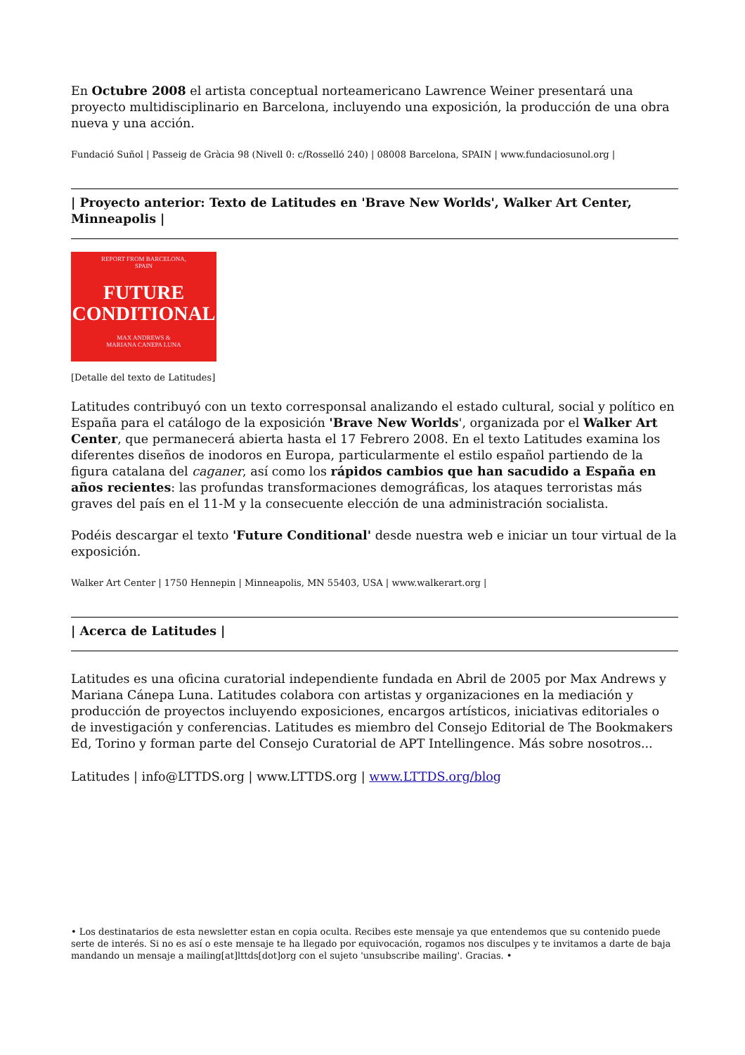En Octubre 2008 el artista conceptual norteamericano Lawrence Weiner presentará una proyecto multidisciplinario en Barcelona, incluyendo una exposición, la producción de una obra nueva y una acción.
Fundació Suñol | Passeig de Gràcia 98 (Nivell 0: c/Rosselló 240) | 08008 Barcelona, SPAIN | www.fundaciosunol.org |
| Proyecto anterior: Texto de Latitudes en 'Brave New Worlds', Walker Art Center, Minneapolis |
REPORT FROM BARCELONA,
SPAIN
FUTURE
CONDITIONAL
MAX ANDREWS &
MARIANA CANEPA LUNA
[Detalle del texto de Latitudes]
Latitudes contribuyó con un texto corresponsal analizando el estado cultural, social y político en España para el catálogo de la exposición 'Brave New Worlds', organizada por el Walker Art Center, que permanecerá abierta hasta el 17 Febrero 2008. En el texto Latitudes examina los diferentes diseños de inodoros en Europa, particularmente el estilo español partiendo de la figura catalana del caganer, así como los rápidos cambios que han sacudido a España en años recientes: las profundas transformaciones demográficas, los ataques terroristas más graves del país en el 11-M y la consecuente elección de una administración socialista.
Podéis descargar el texto 'Future Conditional' desde nuestra web e iniciar un tour virtual de la exposición.
Walker Art Center | 1750 Hennepin | Minneapolis, MN 55403, USA | www.walkerart.org |
| Acerca de Latitudes |
Latitudes es una oficina curatorial independiente fundada en Abril de 2005 por Max Andrews y Mariana Cánepa Luna. Latitudes colabora con artistas y organizaciones en la mediación y producción de proyectos incluyendo exposiciones, encargos artísticos, iniciativas editoriales o de investigación y conferencias. Latitudes es miembro del Consejo Editorial de The Bookmakers Ed, Torino y forman parte del Consejo Curatorial de APT Intellingence. Más sobre nosotros...
Latitudes | info@LTTDS.org | www.LTTDS.org | www.LTTDS.org/blog
• Los destinatarios de esta newsletter estan en copia oculta. Recibes este mensaje ya que entendemos que su contenido puede serte de interés. Si no es así o este mensaje te ha llegado por equivocación, rogamos nos disculpes y te invitamos a darte de baja mandando un mensaje a mailing[at]lttds[dot]org con el sujeto 'unsubscribe mailing'. Gracias. •